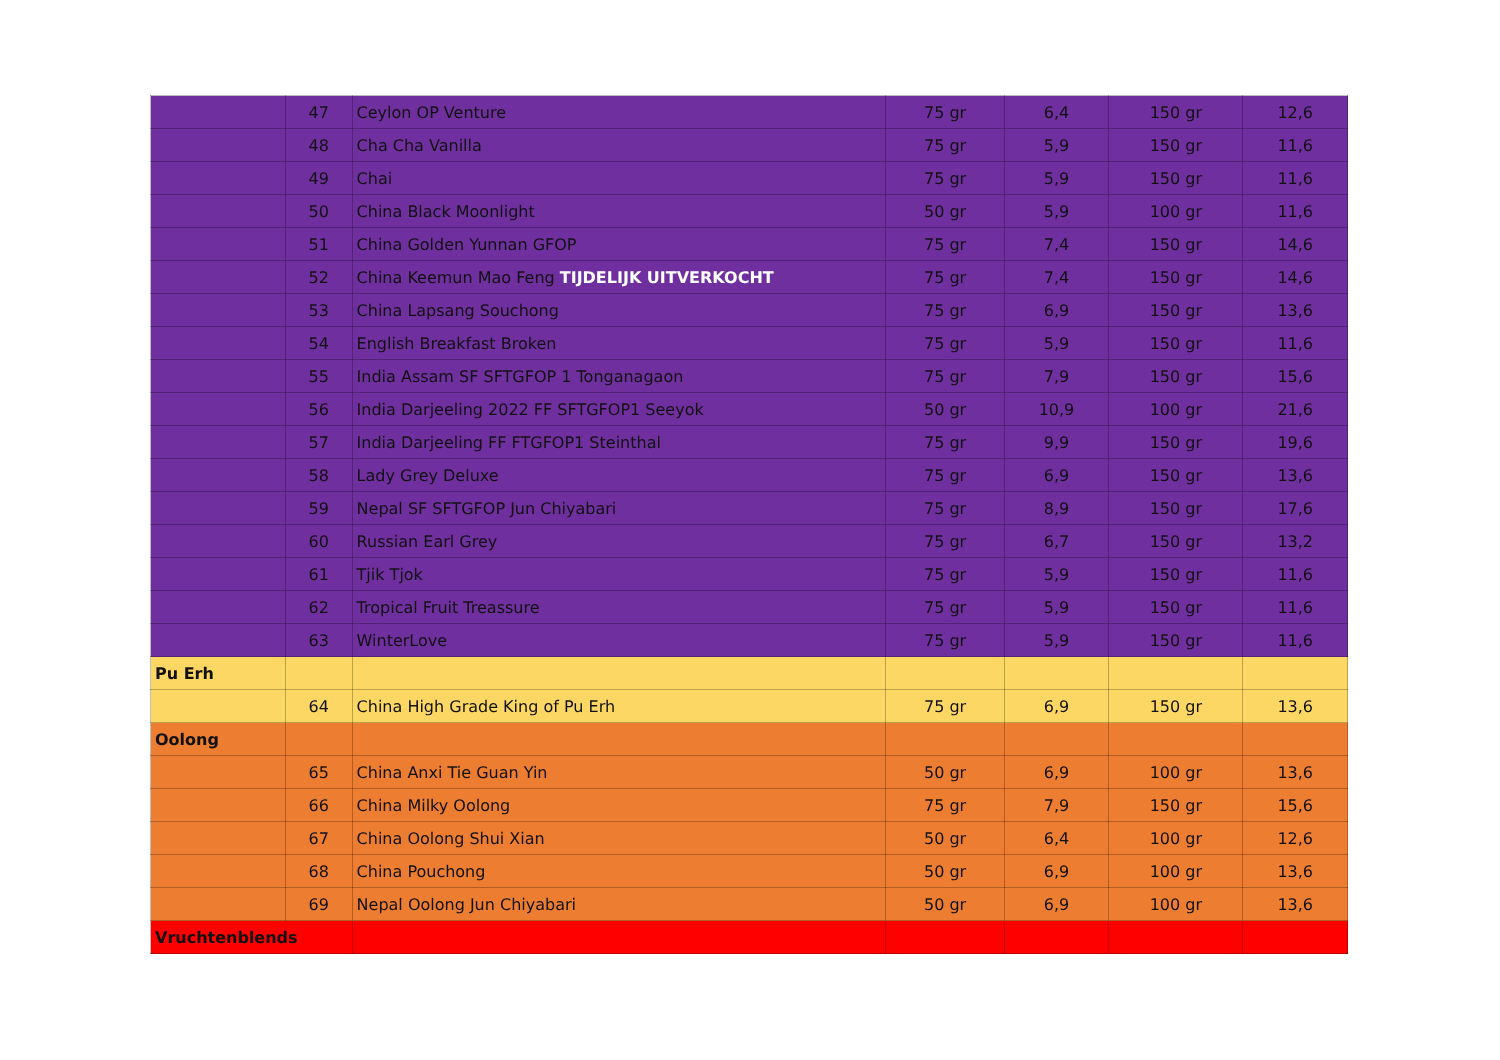| | 47 | Ceylon OP Venture | 75 gr | 6,4 | 150 gr | 12,6 |
| | 48 | Cha Cha Vanilla | 75 gr | 5,9 | 150 gr | 11,6 |
| | 49 | Chai | 75 gr | 5,9 | 150 gr | 11,6 |
| | 50 | China Black Moonlight | 50 gr | 5,9 | 100 gr | 11,6 |
| | 51 | China Golden Yunnan GFOP | 75 gr | 7,4 | 150 gr | 14,6 |
| | 52 | China Keemun Mao Feng TIJDELIJK UITVERKOCHT | 75 gr | 7,4 | 150 gr | 14,6 |
| | 53 | China Lapsang Souchong | 75 gr | 6,9 | 150 gr | 13,6 |
| | 54 | English Breakfast Broken | 75 gr | 5,9 | 150 gr | 11,6 |
| | 55 | India Assam SF SFTGFOP 1 Tonganagaon | 75 gr | 7,9 | 150 gr | 15,6 |
| | 56 | India Darjeeling 2022 FF SFTGFOP1 Seeyok | 50 gr | 10,9 | 100 gr | 21,6 |
| | 57 | India Darjeeling FF FTGFOP1 Steinthal | 75 gr | 9,9 | 150 gr | 19,6 |
| | 58 | Lady Grey Deluxe | 75 gr | 6,9 | 150 gr | 13,6 |
| | 59 | Nepal SF SFTGFOP Jun Chiyabari | 75 gr | 8,9 | 150 gr | 17,6 |
| | 60 | Russian Earl Grey | 75 gr | 6,7 | 150 gr | 13,2 |
| | 61 | Tjik Tjok | 75 gr | 5,9 | 150 gr | 11,6 |
| | 62 | Tropical Fruit Treassure | 75 gr | 5,9 | 150 gr | 11,6 |
| | 63 | WinterLove | 75 gr | 5,9 | 150 gr | 11,6 |
| Pu Erh | | | | | | |
| | 64 | China High Grade King of Pu Erh | 75 gr | 6,9 | 150 gr | 13,6 |
| Oolong | | | | | | |
| | 65 | China Anxi Tie Guan Yin | 50 gr | 6,9 | 100 gr | 13,6 |
| | 66 | China Milky Oolong | 75 gr | 7,9 | 150 gr | 15,6 |
| | 67 | China Oolong Shui Xian | 50 gr | 6,4 | 100 gr | 12,6 |
| | 68 | China Pouchong | 50 gr | 6,9 | 100 gr | 13,6 |
| | 69 | Nepal Oolong Jun Chiyabari | 50 gr | 6,9 | 100 gr | 13,6 |
| Vruchtenblends | | | | | | |